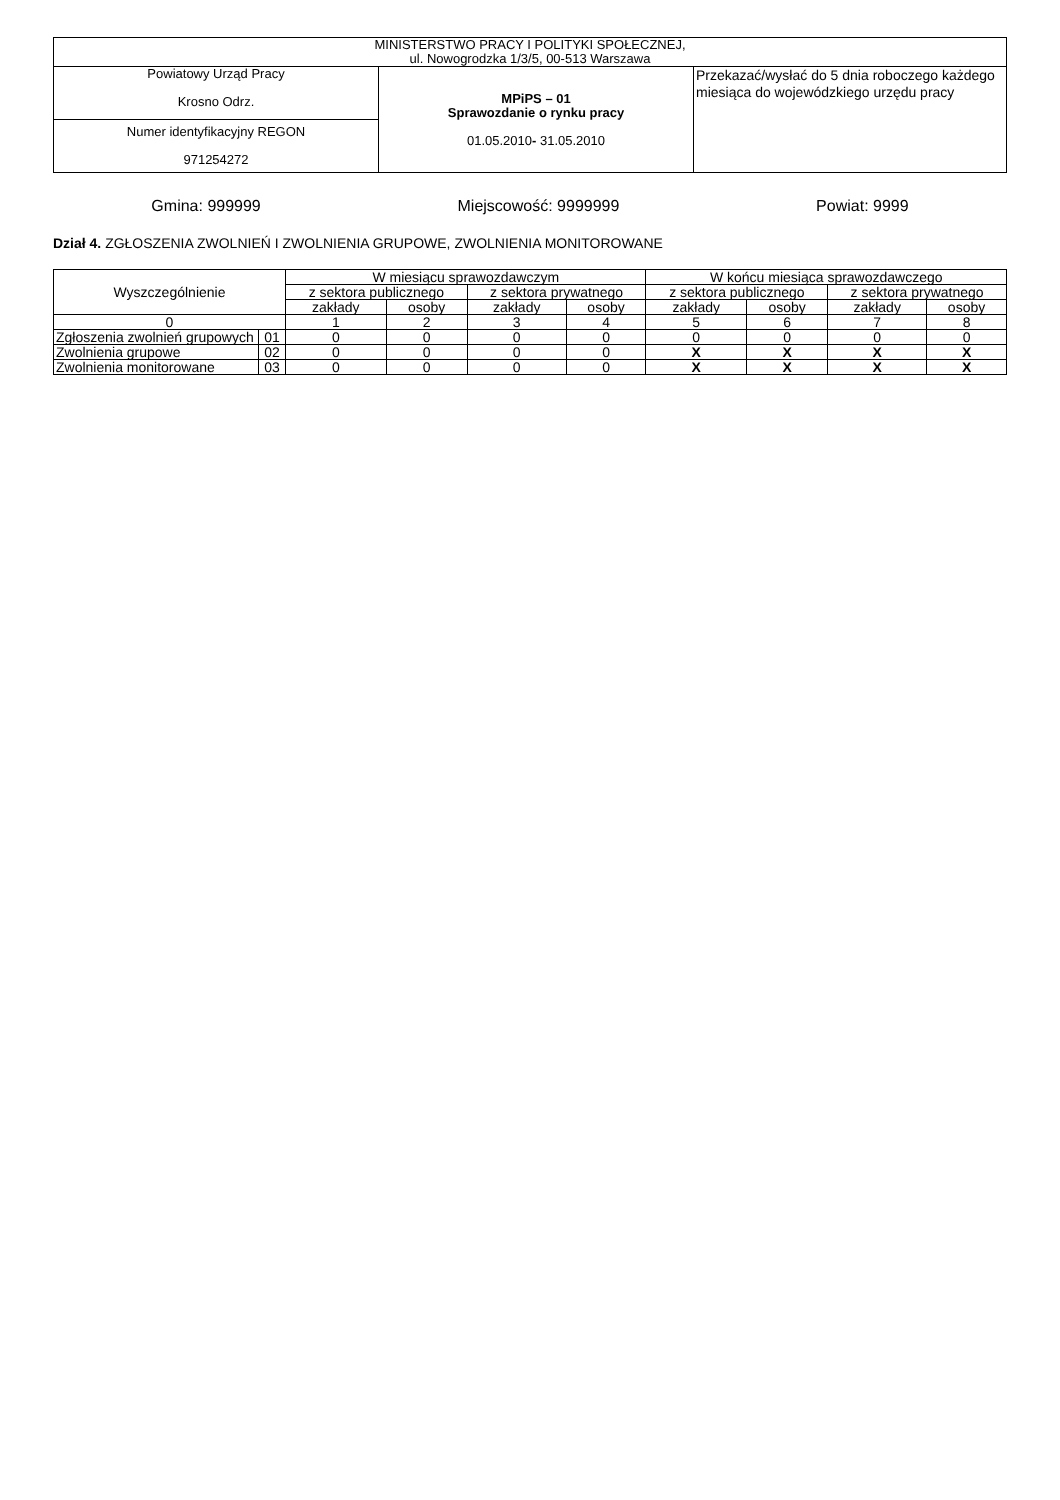| MINISTERSTWO PRACY I POLITYKI SPOŁECZNEJ, ul. Nowogrodzka 1/3/5, 00-513 Warszawa | | |
| Powiatowy Urząd Pracy Krosno Odrz. | MPiPS – 01 Sprawozdanie o rynku pracy 01.05.2010 - 31.05.2010 | Przekazać/wysłać do 5 dnia roboczego każdego miesiąca do wojewódzkiego urzędu pracy |
| Numer identyfikacyjny REGON 971254272 | | |
Gmina: 999999 Miejscowość: 9999999 Powiat: 9999
Dział 4. ZGŁOSZENIA ZWOLNIEŃ I ZWOLNIENIA GRUPOWE, ZWOLNIENIA MONITOROWANE
| Wyszczególnienie | | W miesiącu sprawozdawczym | | | | W końcu miesiąca sprawozdawczego | | | |
| --- | --- | --- | --- | --- | --- | --- | --- | --- | --- |
| | | z sektora publicznego | | z sektora prywatnego | | z sektora publicznego | | z sektora prywatnego | |
| | | zakłady | osoby | zakłady | osoby | zakłady | osoby | zakłady | osoby |
| 0 | | 1 | 2 | 3 | 4 | 5 | 6 | 7 | 8 |
| Zgłoszenia zwolnień grupowych | 01 | 0 | 0 | 0 | 0 | 0 | 0 | 0 | 0 |
| Zwolnienia grupowe | 02 | 0 | 0 | 0 | 0 | X | X | X | X |
| Zwolnienia monitorowane | 03 | 0 | 0 | 0 | 0 | X | X | X | X |